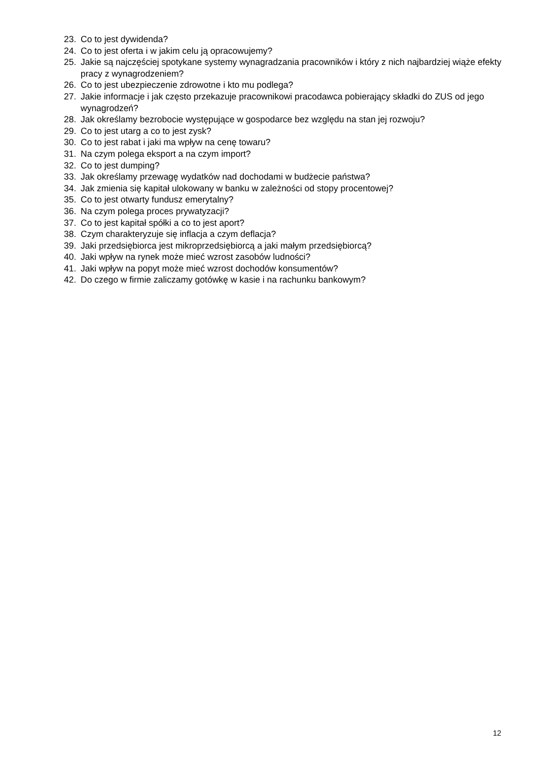23. Co to jest dywidenda?
24. Co to jest oferta i w jakim celu ją opracowujemy?
25. Jakie są najczęściej spotykane systemy wynagradzania pracowników i który z nich najbardziej wiąże efekty pracy z wynagrodzeniem?
26. Co to jest ubezpieczenie zdrowotne i kto mu podlega?
27. Jakie informacje i jak często przekazuje pracownikowi pracodawca pobierający składki do ZUS od jego wynagrodzeń?
28. Jak określamy bezrobocie występujące w gospodarce bez względu na stan jej rozwoju?
29. Co to jest utarg a co to jest zysk?
30. Co to jest rabat i jaki ma wpływ na cenę towaru?
31. Na czym polega eksport a na czym import?
32. Co to jest dumping?
33. Jak określamy przewagę wydatków nad dochodami w budżecie państwa?
34. Jak zmienia się kapitał ulokowany w banku w zależności od stopy procentowej?
35. Co to jest otwarty fundusz emerytalny?
36. Na czym polega proces prywatyzacji?
37. Co to jest kapitał spółki a co to jest aport?
38. Czym charakteryzuje się inflacja a czym deflacja?
39. Jaki przedsiębiorca jest mikroprzedsiębiorcą a jaki małym przedsiębiorcą?
40. Jaki wpływ na rynek może mieć wzrost zasobów ludności?
41. Jaki wpływ na popyt może mieć wzrost dochodów konsumentów?
42. Do czego w firmie zaliczamy gotówkę w kasie i na rachunku bankowym?
12